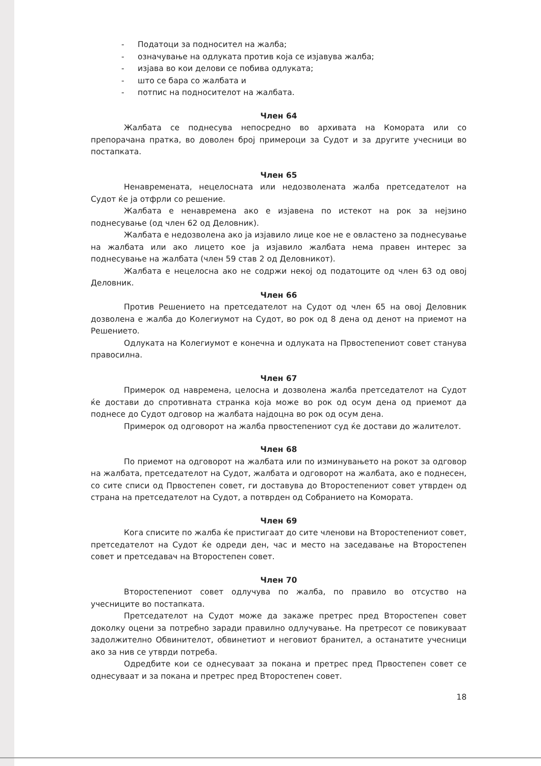- Податоци за подносител на жалба;
- означување на одлуката против која се изјавува жалба;
- изјава во кои делови се побива одлуката;
- што се бара со жалбата и
- потпис на подносителот на жалбата.
Член 64
Жалбата се поднесува непосредно во архивата на Комората или со препорачана пратка, во доволен број примероци за Судот и за другите учесници во постапката.
Член 65
Ненавремената, нецелосната или недозволената жалба претседателот на Судот ќе ја отфрли со решение.
Жалбата е ненавремена ако е изјавена по истекот на рок за нејзино поднесување (од член 62 од Деловник).
Жалбата е недозволена ако ја изјавило лице кое не е овластено за поднесување на жалбата или ако лицето кое ја изјавило жалбата нема правен интерес за поднесување на жалбата (член 59 став 2 од Деловникот).
Жалбата е нецелосна ако не содржи некој од податоците од член 63 од овој Деловник.
Член 66
Против Решението на претседателот на Судот од член 65 на овој Деловник дозволена е жалба до Колегиумот на Судот, во рок од 8 дена од денот на приемот на Решението.
Одлуката на Колегиумот е конечна и одлуката на Првостепениот совет станува правосилна.
Член 67
Примерок од навремена, целосна и дозволена жалба претседателот на Судот ќе достави до спротивната странка која може во рок од осум дена од приемот да поднесе до Судот одговор на жалбата најдоцна во рок од осум дена.
Примерок од одговорот на жалба првостепениот суд ќе достави до жалителот.
Член 68
По приемот на одговорот на жалбата или по изминувањето на рокот за одговор на жалбата, претседателот на Судот, жалбата и одговорот на жалбата, ако е поднесен, со сите списи од Првостепен совет, ги доставува до Второстепениот совет утврден од страна на претседателот на Судот, а потврден од Собранието на Комората.
Член 69
Кога списите по жалба ќе пристигаат до сите членови на Второстепениот совет, претседателот на Судот ќе одреди ден, час и место на заседавање на Второстепен совет и претседавач на Второстепен совет.
Член 70
Второстепениот совет одлучува по жалба, по правило во отсуство на учесниците во постапката.
Претседателот на Судот може да закаже претрес пред Второстепен совет доколку оцени за потребно заради правилно одлучување. На претресот се повикуваат задолжително Обвинителот, обвинетиот и неговиот бранител, а останатите учесници ако за нив се утврди потреба.
Одредбите кои се однесуваат за покана и претрес пред Првостепен совет се однесуваат и за покана и претрес пред Второстепен совет.
18